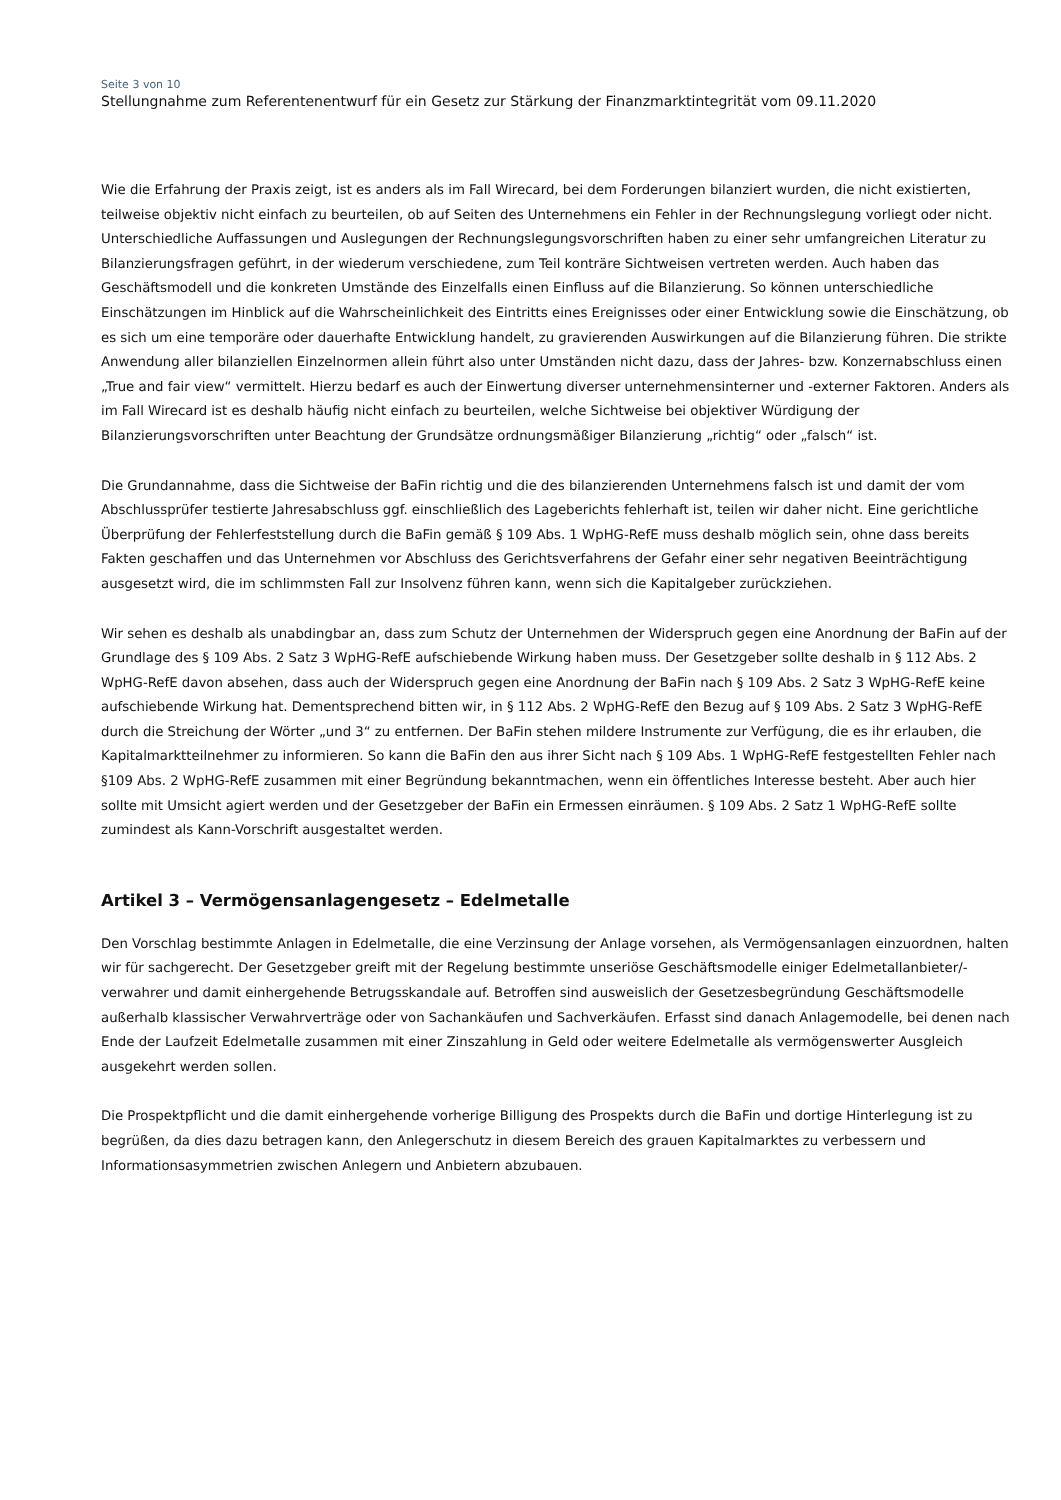Seite 3 von 10
Stellungnahme zum Referentenentwurf für ein Gesetz zur Stärkung der Finanzmarktintegrität vom 09.11.2020
Wie die Erfahrung der Praxis zeigt, ist es anders als im Fall Wirecard, bei dem Forderungen bilanziert wurden, die nicht existierten, teilweise objektiv nicht einfach zu beurteilen, ob auf Seiten des Unternehmens ein Fehler in der Rechnungslegung vorliegt oder nicht. Unterschiedliche Auffassungen und Auslegungen der Rechnungslegungsvorschriften haben zu einer sehr umfangreichen Literatur zu Bilanzierungsfragen geführt, in der wiederum verschiedene, zum Teil konträre Sichtweisen vertreten werden. Auch haben das Geschäftsmodell und die konkreten Umstände des Einzelfalls einen Einfluss auf die Bilanzierung. So können unterschiedliche Einschätzungen im Hinblick auf die Wahrscheinlichkeit des Eintritts eines Ereignisses oder einer Entwicklung sowie die Einschätzung, ob es sich um eine temporäre oder dauerhafte Entwicklung handelt, zu gravierenden Auswirkungen auf die Bilanzierung führen. Die strikte Anwendung aller bilanziellen Einzelnormen allein führt also unter Umständen nicht dazu, dass der Jahres- bzw. Konzernabschluss einen „True and fair view“ vermittelt. Hierzu bedarf es auch der Einwertung diverser unternehmensinterner und -externer Faktoren. Anders als im Fall Wirecard ist es deshalb häufig nicht einfach zu beurteilen, welche Sichtweise bei objektiver Würdigung der Bilanzierungsvorschriften unter Beachtung der Grundsätze ordnungsmäßiger Bilanzierung „richtig“ oder „falsch“ ist.
Die Grundannahme, dass die Sichtweise der BaFin richtig und die des bilanzierenden Unternehmens falsch ist und damit der vom Abschlussprüfer testierte Jahresabschluss ggf. einschließlich des Lageberichts fehlerhaft ist, teilen wir daher nicht. Eine gerichtliche Überprüfung der Fehlerfeststellung durch die BaFin gemäß § 109 Abs. 1 WpHG-RefE muss deshalb möglich sein, ohne dass bereits Fakten geschaffen und das Unternehmen vor Abschluss des Gerichtsverfahrens der Gefahr einer sehr negativen Beeinträchtigung ausgesetzt wird, die im schlimmsten Fall zur Insolvenz führen kann, wenn sich die Kapitalgeber zurückziehen.
Wir sehen es deshalb als unabdingbar an, dass zum Schutz der Unternehmen der Widerspruch gegen eine Anordnung der BaFin auf der Grundlage des § 109 Abs. 2 Satz 3 WpHG-RefE aufschiebende Wirkung haben muss. Der Gesetzgeber sollte deshalb in § 112 Abs. 2 WpHG-RefE davon absehen, dass auch der Widerspruch gegen eine Anordnung der BaFin nach § 109 Abs. 2 Satz 3 WpHG-RefE keine aufschiebende Wirkung hat. Dementsprechend bitten wir, in § 112 Abs. 2 WpHG-RefE den Bezug auf § 109 Abs. 2 Satz 3 WpHG-RefE durch die Streichung der Wörter „und 3“ zu entfernen. Der BaFin stehen mildere Instrumente zur Verfügung, die es ihr erlauben, die Kapitalmarktteilnehmer zu informieren. So kann die BaFin den aus ihrer Sicht nach § 109 Abs. 1 WpHG-RefE festgestellten Fehler nach §109 Abs. 2 WpHG-RefE zusammen mit einer Begründung bekanntmachen, wenn ein öffentliches Interesse besteht. Aber auch hier sollte mit Umsicht agiert werden und der Gesetzgeber der BaFin ein Ermessen einräumen. § 109 Abs. 2 Satz 1 WpHG-RefE sollte zumindest als Kann-Vorschrift ausgestaltet werden.
Artikel 3 – Vermögensanlagengesetz – Edelmetalle
Den Vorschlag bestimmte Anlagen in Edelmetalle, die eine Verzinsung der Anlage vorsehen, als Vermögensanlagen einzuordnen, halten wir für sachgerecht. Der Gesetzgeber greift mit der Regelung bestimmte unseriöse Geschäftsmodelle einiger Edelmetallanbieter/-verwahrer und damit einhergehende Betrugsskandale auf. Betroffen sind ausweislich der Gesetzesbegründung Geschäftsmodelle außerhalb klassischer Verwahrverträge oder von Sachankäufen und Sachverkäufen. Erfasst sind danach Anlagemodelle, bei denen nach Ende der Laufzeit Edelmetalle zusammen mit einer Zinszahlung in Geld oder weitere Edelmetalle als vermögenswerter Ausgleich ausgekehrt werden sollen.
Die Prospektpflicht und die damit einhergehende vorherige Billigung des Prospekts durch die BaFin und dortige Hinterlegung ist zu begrüßen, da dies dazu betragen kann, den Anlegerschutz in diesem Bereich des grauen Kapitalmarktes zu verbessern und Informationsasymmetrien zwischen Anlegern und Anbietern abzubauen.